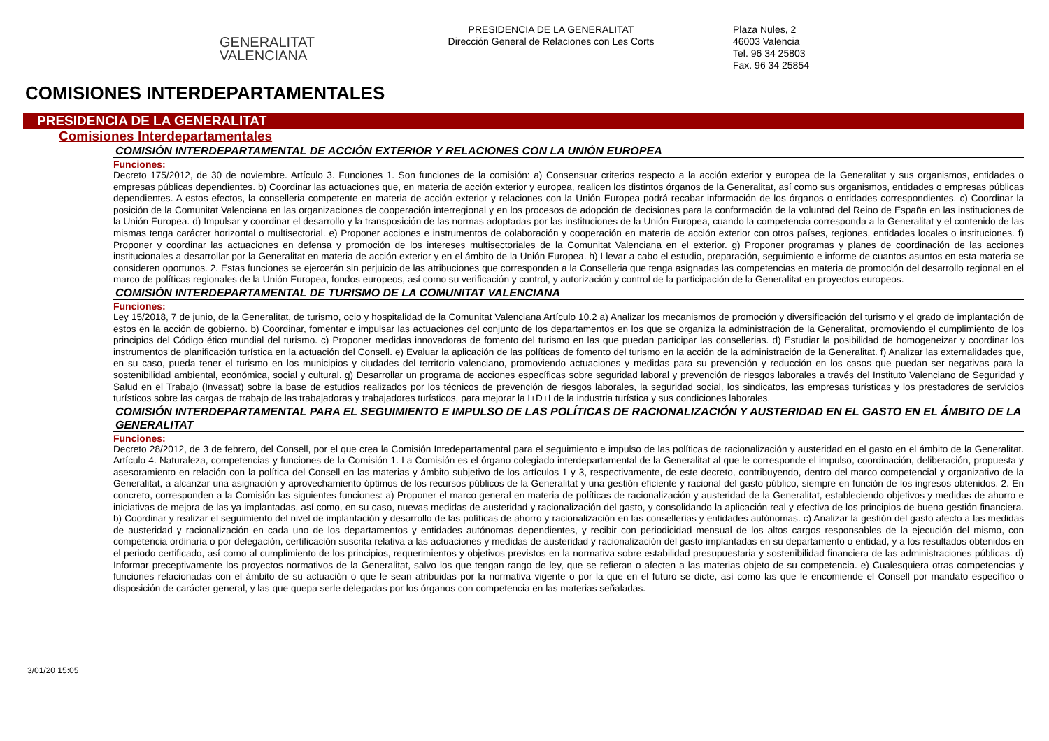GENERALITAT
VALENCIANA
PRESIDENCIA DE LA GENERALITAT
Dirección General de Relaciones con Les Corts
Plaza Nules, 2
46003 Valencia
Tel. 96 34 25803
Fax. 96 34 25854
COMISIONES INTERDEPARTAMENTALES
PRESIDENCIA DE LA GENERALITAT
Comisiones Interdepartamentales
COMISIÓN INTERDEPARTAMENTAL DE ACCIÓN EXTERIOR Y RELACIONES CON LA UNIÓN EUROPEA
Funciones:
Decreto 175/2012, de 30 de noviembre. Artículo 3. Funciones 1. Son funciones de la comisión: a) Consensuar criterios respecto a la acción exterior y europea de la Generalitat y sus organismos, entidades o empresas públicas dependientes. b) Coordinar las actuaciones que, en materia de acción exterior y europea, realicen los distintos órganos de la Generalitat, así como sus organismos, entidades o empresas públicas dependientes. A estos efectos, la conselleria competente en materia de acción exterior y relaciones con la Unión Europea podrá recabar información de los órganos o entidades correspondientes. c) Coordinar la posición de la Comunitat Valenciana en las organizaciones de cooperación interregional y en los procesos de adopción de decisiones para la conformación de la voluntad del Reino de España en las instituciones de la Unión Europea. d) Impulsar y coordinar el desarrollo y la transposición de las normas adoptadas por las instituciones de la Unión Europea, cuando la competencia corresponda a la Generalitat y el contenido de las mismas tenga carácter horizontal o multisectorial. e) Proponer acciones e instrumentos de colaboración y cooperación en materia de acción exterior con otros países, regiones, entidades locales o instituciones. f) Proponer y coordinar las actuaciones en defensa y promoción de los intereses multisectoriales de la Comunitat Valenciana en el exterior. g) Proponer programas y planes de coordinación de las acciones institucionales a desarrollar por la Generalitat en materia de acción exterior y en el ámbito de la Unión Europea. h) Llevar a cabo el estudio, preparación, seguimiento e informe de cuantos asuntos en esta materia se consideren oportunos. 2. Estas funciones se ejercerán sin perjuicio de las atribuciones que corresponden a la Conselleria que tenga asignadas las competencias en materia de promoción del desarrollo regional en el marco de políticas regionales de la Unión Europea, fondos europeos, así como su verificación y control, y autorización y control de la participación de la Generalitat en proyectos europeos.
COMISIÓN INTERDEPARTAMENTAL DE TURISMO DE LA COMUNITAT VALENCIANA
Funciones:
Ley 15/2018, 7 de junio, de la Generalitat, de turismo, ocio y hospitalidad de la Comunitat Valenciana Artículo 10.2 a) Analizar los mecanismos de promoción y diversificación del turismo y el grado de implantación de estos en la acción de gobierno. b) Coordinar, fomentar e impulsar las actuaciones del conjunto de los departamentos en los que se organiza la administración de la Generalitat, promoviendo el cumplimiento de los principios del Código ético mundial del turismo. c) Proponer medidas innovadoras de fomento del turismo en las que puedan participar las consellerias. d) Estudiar la posibilidad de homogeneizar y coordinar los instrumentos de planificación turística en la actuación del Consell. e) Evaluar la aplicación de las políticas de fomento del turismo en la acción de la administración de la Generalitat. f) Analizar las externalidades que, en su caso, pueda tener el turismo en los municipios y ciudades del territorio valenciano, promoviendo actuaciones y medidas para su prevención y reducción en los casos que puedan ser negativas para la sostenibilidad ambiental, económica, social y cultural. g) Desarrollar un programa de acciones específicas sobre seguridad laboral y prevención de riesgos laborales a través del Instituto Valenciano de Seguridad y Salud en el Trabajo (Invassat) sobre la base de estudios realizados por los técnicos de prevención de riesgos laborales, la seguridad social, los sindicatos, las empresas turísticas y los prestadores de servicios turísticos sobre las cargas de trabajo de las trabajadoras y trabajadores turísticos, para mejorar la I+D+I de la industria turística y sus condiciones laborales.
COMISIÓN INTERDEPARTAMENTAL PARA EL SEGUIMIENTO E IMPULSO DE LAS POLÍTICAS DE RACIONALIZACIÓN Y AUSTERIDAD EN EL GASTO EN EL ÁMBITO DE LA GENERALITAT
Funciones:
Decreto 28/2012, de 3 de febrero, del Consell, por el que crea la Comisión Intedepartamental para el seguimiento e impulso de las políticas de racionalización y austeridad en el gasto en el ámbito de la Generalitat. Artículo 4. Naturaleza, competencias y funciones de la Comisión 1. La Comisión es el órgano colegiado interdepartamental de la Generalitat al que le corresponde el impulso, coordinación, deliberación, propuesta y asesoramiento en relación con la política del Consell en las materias y ámbito subjetivo de los artículos 1 y 3, respectivamente, de este decreto, contribuyendo, dentro del marco competencial y organizativo de la Generalitat, a alcanzar una asignación y aprovechamiento óptimos de los recursos públicos de la Generalitat y una gestión eficiente y racional del gasto público, siempre en función de los ingresos obtenidos. 2. En concreto, corresponden a la Comisión las siguientes funciones: a) Proponer el marco general en materia de políticas de racionalización y austeridad de la Generalitat, estableciendo objetivos y medidas de ahorro e iniciativas de mejora de las ya implantadas, así como, en su caso, nuevas medidas de austeridad y racionalización del gasto, y consolidando la aplicación real y efectiva de los principios de buena gestión financiera. b) Coordinar y realizar el seguimiento del nivel de implantación y desarrollo de las políticas de ahorro y racionalización en las consellerias y entidades autónomas. c) Analizar la gestión del gasto afecto a las medidas de austeridad y racionalización en cada uno de los departamentos y entidades autónomas dependientes, y recibir con periodicidad mensual de los altos cargos responsables de la ejecución del mismo, con competencia ordinaria o por delegación, certificación suscrita relativa a las actuaciones y medidas de austeridad y racionalización del gasto implantadas en su departamento o entidad, y a los resultados obtenidos en el periodo certificado, así como al cumplimiento de los principios, requerimientos y objetivos previstos en la normativa sobre estabilidad presupuestaria y sostenibilidad financiera de las administraciones públicas. d) Informar preceptivamente los proyectos normativos de la Generalitat, salvo los que tengan rango de ley, que se refieran o afecten a las materias objeto de su competencia. e) Cualesquiera otras competencias y funciones relacionadas con el ámbito de su actuación o que le sean atribuidas por la normativa vigente o por la que en el futuro se dicte, así como las que le encomiende el Consell por mandato específico o disposición de carácter general, y las que quepa serle delegadas por los órganos con competencia en las materias señaladas.
3/01/20 15:05